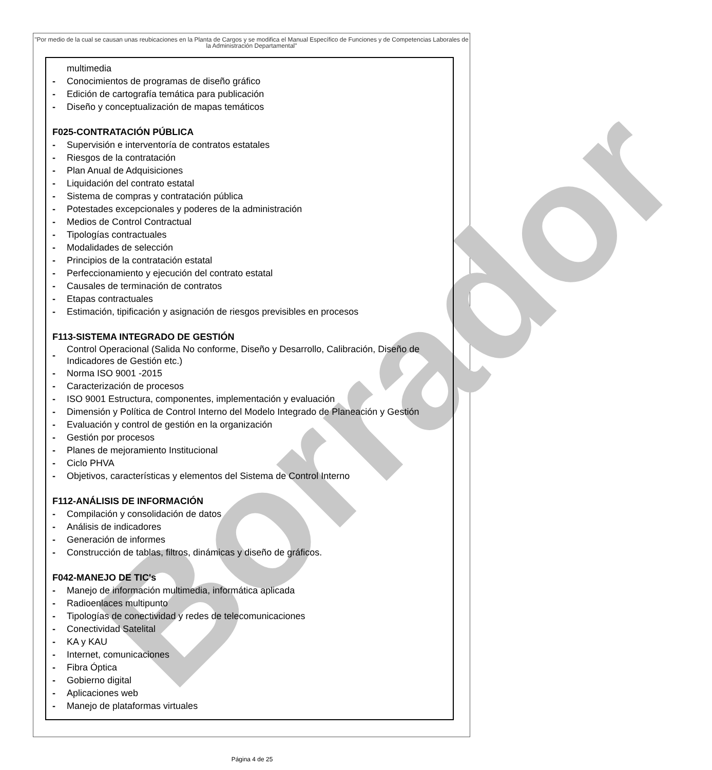Borrador
"Por medio de la cual se causan unas reubicaciones en la Planta de Cargos y se modifica el Manual Específico de Funciones y de Competencias Laborales de la Administración Departamental"
multimedia
- Conocimientos de programas de diseño gráfico
- Edición de cartografía temática para publicación
- Diseño y conceptualización de mapas temáticos
F025-CONTRATACIÓN PÚBLICA
- Supervisión e interventoría de contratos estatales
- Riesgos de la contratación
- Plan Anual de Adquisiciones
- Liquidación del contrato estatal
- Sistema de compras y contratación pública
- Potestades excepcionales y poderes de la administración
- Medios de Control Contractual
- Tipologías contractuales
- Modalidades de selección
- Principios de la contratación estatal
- Perfeccionamiento y ejecución del contrato estatal
- Causales de terminación de contratos
- Etapas contractuales
- Estimación, tipificación y asignación de riesgos previsibles en procesos
F113-SISTEMA INTEGRADO DE GESTIÓN
- Control Operacional (Salida No conforme, Diseño y Desarrollo, Calibración, Diseño de Indicadores de Gestión etc.)
- Norma ISO 9001 -2015
- Caracterización de procesos
- ISO 9001 Estructura, componentes, implementación y evaluación
- Dimensión y Política de Control Interno del Modelo Integrado de Planeación y Gestión
- Evaluación y control de gestión en la organización
- Gestión por procesos
- Planes de mejoramiento Institucional
- Ciclo PHVA
- Objetivos, características y elementos del Sistema de Control Interno
F112-ANÁLISIS DE INFORMACIÓN
- Compilación y consolidación de datos
- Análisis de indicadores
- Generación de informes
- Construcción de tablas, filtros, dinámicas y diseño de gráficos.
F042-MANEJO DE TIC's
- Manejo de información multimedia, informática aplicada
- Radioenlaces multipunto
- Tipologías de conectividad y redes de telecomunicaciones
- Conectividad Satelital
- KA y KAU
- Internet, comunicaciones
- Fibra Óptica
- Gobierno digital
- Aplicaciones web
- Manejo de plataformas virtuales
Página 4 de 25